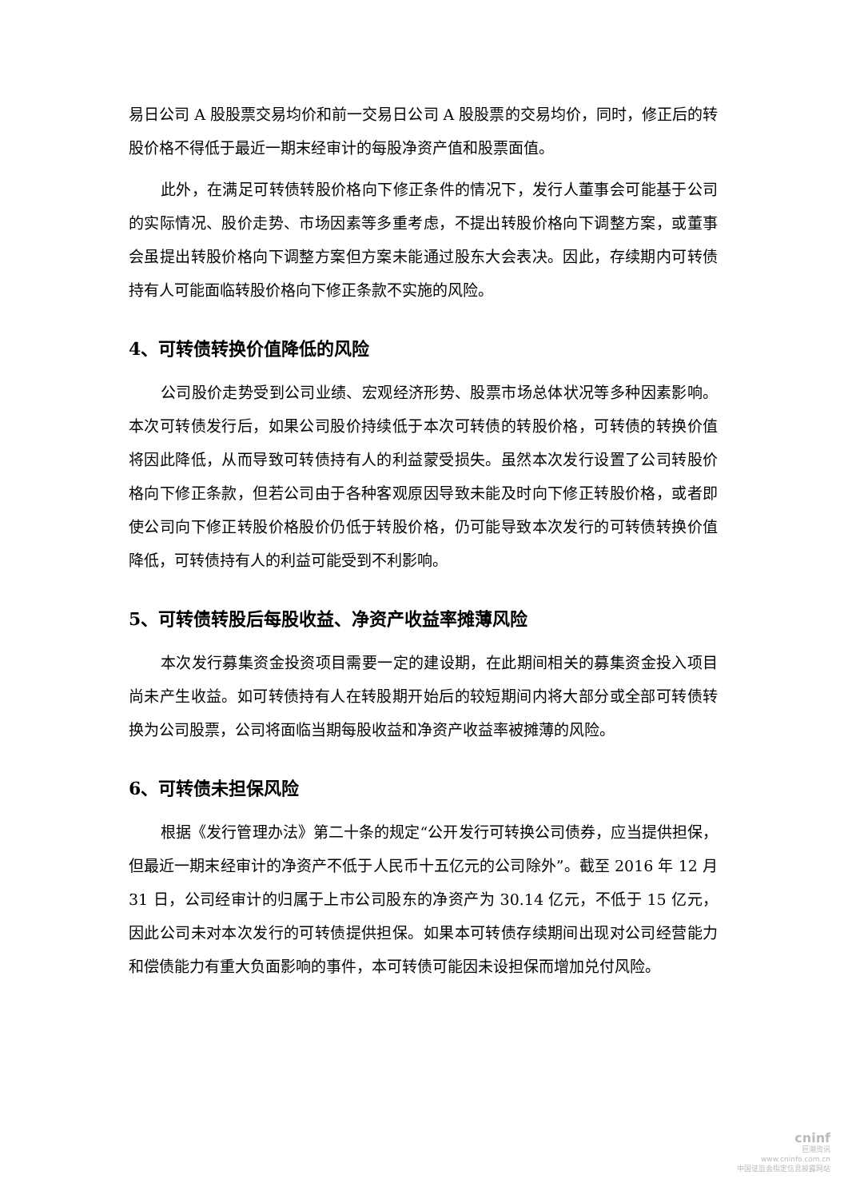易日公司 A 股股票交易均价和前一交易日公司 A 股股票的交易均价，同时，修正后的转股价格不得低于最近一期末经审计的每股净资产值和股票面值。
此外，在满足可转债转股价格向下修正条件的情况下，发行人董事会可能基于公司的实际情况、股价走势、市场因素等多重考虑，不提出转股价格向下调整方案，或董事会虽提出转股价格向下调整方案但方案未能通过股东大会表决。因此，存续期内可转债持有人可能面临转股价格向下修正条款不实施的风险。
4、可转债转换价值降低的风险
公司股价走势受到公司业绩、宏观经济形势、股票市场总体状况等多种因素影响。本次可转债发行后，如果公司股价持续低于本次可转债的转股价格，可转债的转换价值将因此降低，从而导致可转债持有人的利益蒙受损失。虽然本次发行设置了公司转股价格向下修正条款，但若公司由于各种客观原因导致未能及时向下修正转股价格，或者即使公司向下修正转股价格股价仍低于转股价格，仍可能导致本次发行的可转债转换价值降低，可转债持有人的利益可能受到不利影响。
5、可转债转股后每股收益、净资产收益率摊薄风险
本次发行募集资金投资项目需要一定的建设期，在此期间相关的募集资金投入项目尚未产生收益。如可转债持有人在转股期开始后的较短期间内将大部分或全部可转债转换为公司股票，公司将面临当期每股收益和净资产收益率被摊薄的风险。
6、可转债未担保风险
根据《发行管理办法》第二十条的规定“公开发行可转换公司债券，应当提供担保，但最近一期末经审计的净资产不低于人民币十五亿元的公司除外”。截至 2016 年 12 月 31 日，公司经审计的归属于上市公司股东的净资产为 30.14 亿元，不低于 15 亿元，因此公司未对本次发行的可转债提供担保。如果本可转债存续期间出现对公司经营能力和偿债能力有重大负面影响的事件，本可转债可能因未设担保而增加兑付风险。
cninf
巨潮资讯
www.cninfo.com.cn
中国证监会指定信息披露网站